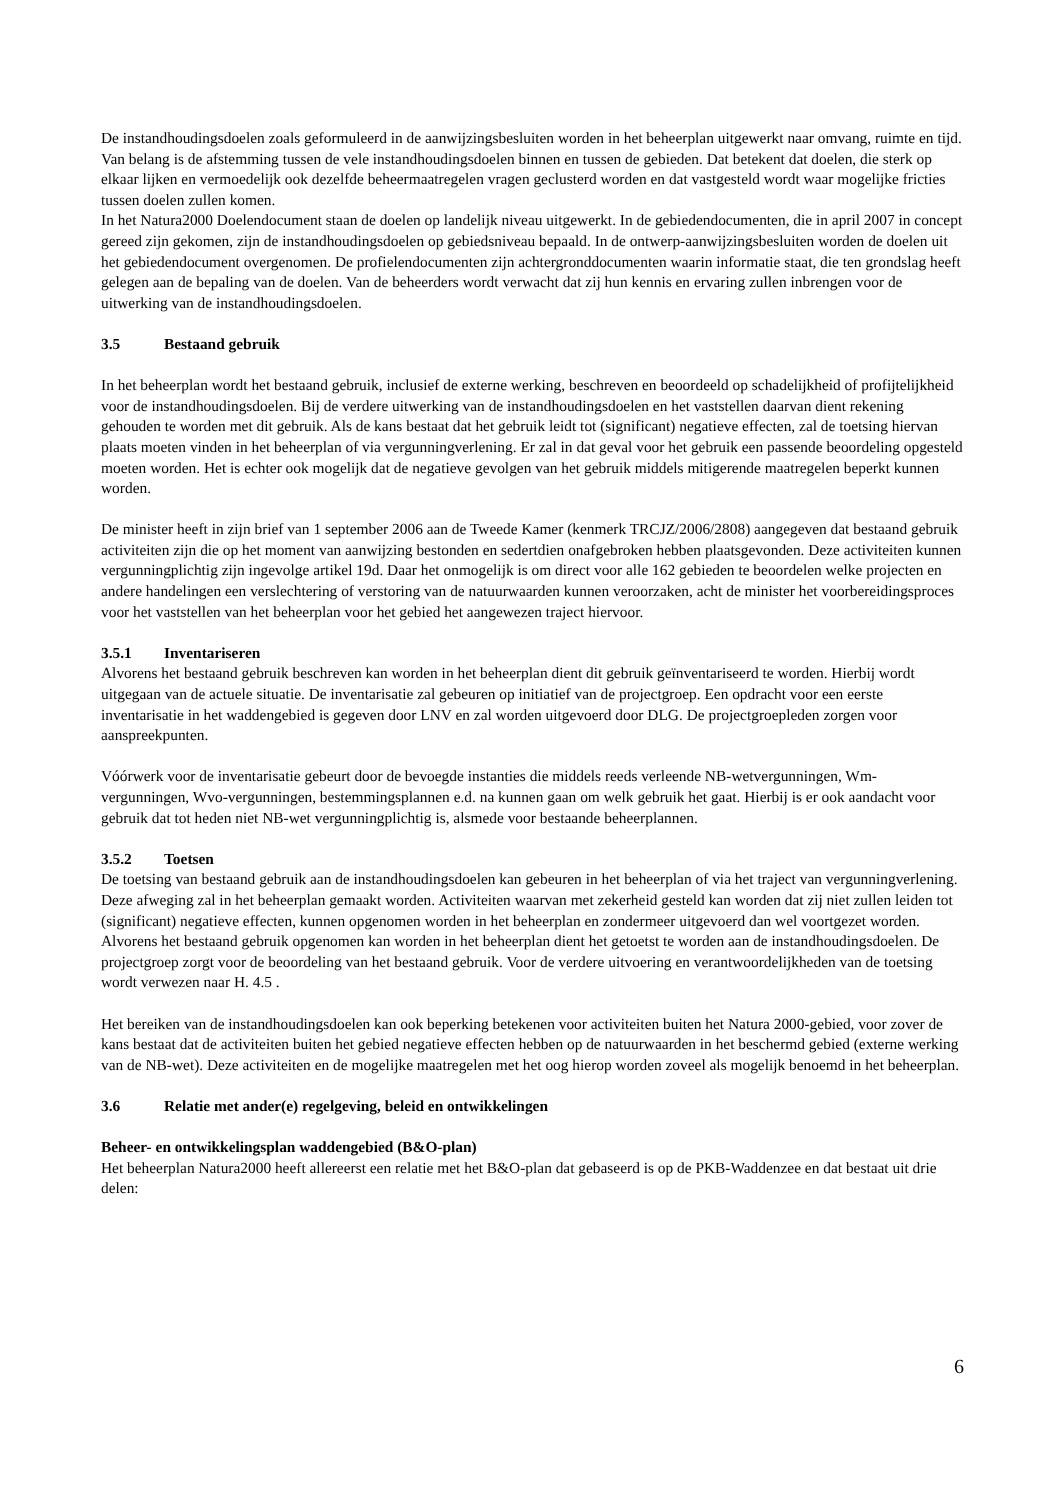De instandhoudingsdoelen zoals geformuleerd in de aanwijzingsbesluiten worden in het beheerplan uitgewerkt naar omvang, ruimte en tijd. Van belang is de afstemming tussen de vele instandhoudingsdoelen binnen en tussen de gebieden. Dat betekent dat doelen, die sterk op elkaar lijken en vermoedelijk ook dezelfde beheermaatregelen vragen geclusterd worden en dat vastgesteld wordt waar mogelijke fricties tussen doelen zullen komen.
In het Natura2000 Doelendocument staan de doelen op landelijk niveau uitgewerkt. In de gebiedendocumenten, die in april 2007 in concept gereed zijn gekomen, zijn de instandhoudingsdoelen op gebiedsniveau bepaald. In de ontwerp-aanwijzingsbesluiten worden de doelen uit het gebiedendocument overgenomen. De profielendocumenten zijn achtergronddocumenten waarin informatie staat, die ten grondslag heeft gelegen aan de bepaling van de doelen. Van de beheerders wordt verwacht dat zij hun kennis en ervaring zullen inbrengen voor de uitwerking van de instandhoudingsdoelen.
3.5 Bestaand gebruik
In het beheerplan wordt het bestaand gebruik, inclusief de externe werking, beschreven en beoordeeld op schadelijkheid of profijtelijkheid voor de instandhoudingsdoelen. Bij de verdere uitwerking van de instandhoudingsdoelen en het vaststellen daarvan dient rekening gehouden te worden met dit gebruik. Als de kans bestaat dat het gebruik leidt tot (significant) negatieve effecten, zal de toetsing hiervan plaats moeten vinden in het beheerplan of via vergunningverlening. Er zal in dat geval voor het gebruik een passende beoordeling opgesteld moeten worden. Het is echter ook mogelijk dat de negatieve gevolgen van het gebruik middels mitigerende maatregelen beperkt kunnen worden.
De minister heeft in zijn brief van 1 september 2006 aan de Tweede Kamer (kenmerk TRCJZ/2006/2808) aangegeven dat bestaand gebruik activiteiten zijn die op het moment van aanwijzing bestonden en sedertdien onafgebroken hebben plaatsgevonden. Deze activiteiten kunnen vergunningplichtig zijn ingevolge artikel 19d. Daar het onmogelijk is om direct voor alle 162 gebieden te beoordelen welke projecten en andere handelingen een verslechtering of verstoring van de natuurwaarden kunnen veroorzaken, acht de minister het voorbereidingsproces voor het vaststellen van het beheerplan voor het gebied het aangewezen traject hiervoor.
3.5.1 Inventariseren
Alvorens het bestaand gebruik beschreven kan worden in het beheerplan dient dit gebruik geïnventariseerd te worden. Hierbij wordt uitgegaan van de actuele situatie. De inventarisatie zal gebeuren op initiatief van de projectgroep. Een opdracht voor een eerste inventarisatie in het waddengebied is gegeven door LNV en zal worden uitgevoerd door DLG. De projectgroepleden zorgen voor aanspreekpunten.
Vóórwerk voor de inventarisatie gebeurt door de bevoegde instanties die middels reeds verleende NB-wetvergunningen, Wm-vergunningen, Wvo-vergunningen, bestemmingsplannen e.d. na kunnen gaan om welk gebruik het gaat. Hierbij is er ook aandacht voor gebruik dat tot heden niet NB-wet vergunningplichtig is, alsmede voor bestaande beheerplannen.
3.5.2 Toetsen
De toetsing van bestaand gebruik aan de instandhoudingsdoelen kan gebeuren in het beheerplan of via het traject van vergunningverlening. Deze afweging zal in het beheerplan gemaakt worden. Activiteiten waarvan met zekerheid gesteld kan worden dat zij niet zullen leiden tot (significant) negatieve effecten, kunnen opgenomen worden in het beheerplan en zondermeer uitgevoerd dan wel voortgezet worden. Alvorens het bestaand gebruik opgenomen kan worden in het beheerplan dient het getoetst te worden aan de instandhoudingsdoelen. De projectgroep zorgt voor de beoordeling van het bestaand gebruik. Voor de verdere uitvoering en verantwoordelijkheden van de toetsing wordt verwezen naar H. 4.5 .
Het bereiken van de instandhoudingsdoelen kan ook beperking betekenen voor activiteiten buiten het Natura 2000-gebied, voor zover de kans bestaat dat de activiteiten buiten het gebied negatieve effecten hebben op de natuurwaarden in het beschermd gebied (externe werking van de NB-wet). Deze activiteiten en de mogelijke maatregelen met het oog hierop worden zoveel als mogelijk benoemd in het beheerplan.
3.6 Relatie met ander(e) regelgeving, beleid en ontwikkelingen
Beheer- en ontwikkelingsplan waddengebied (B&O-plan)
Het beheerplan Natura2000 heeft allereerst een relatie met het B&O-plan dat gebaseerd is op de PKB-Waddenzee en dat bestaat uit drie delen:
6